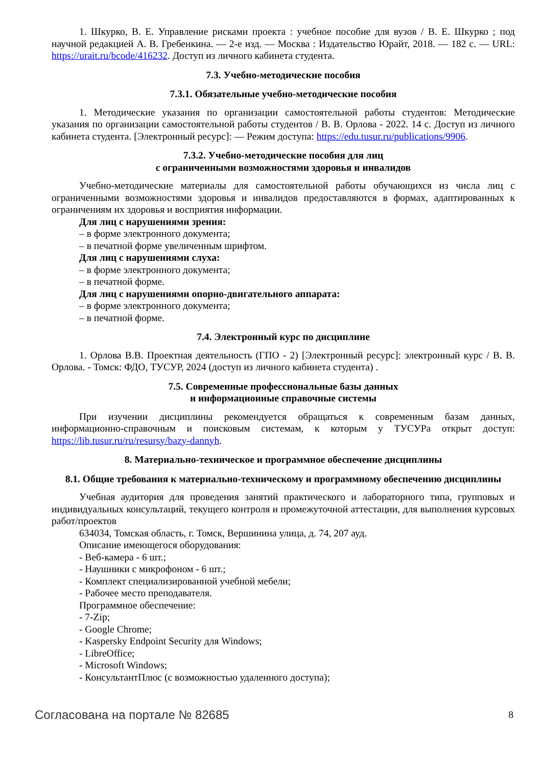1. Шкурко, В. Е. Управление рисками проекта : учебное пособие для вузов / В. Е. Шкурко ; под научной редакцией А. В. Гребенкина. — 2-е изд. — Москва : Издательство Юрайт, 2018. — 182 с. — URL: https://urait.ru/bcode/416232. Доступ из личного кабинета студента.
7.3. Учебно-методические пособия
7.3.1. Обязательные учебно-методические пособия
1. Методические указания по организации самостоятельной работы студентов: Методические указания по организации самостоятельной работы студентов / В. В. Орлова - 2022. 14 с. Доступ из личного кабинета студента. [Электронный ресурс]: — Режим доступа: https://edu.tusur.ru/publications/9906.
7.3.2. Учебно-методические пособия для лиц
с ограниченными возможностями здоровья и инвалидов
Учебно-методические материалы для самостоятельной работы обучающихся из числа лиц с ограниченными возможностями здоровья и инвалидов предоставляются в формах, адаптированных к ограничениям их здоровья и восприятия информации.
Для лиц с нарушениями зрения:
– в форме электронного документа;
– в печатной форме увеличенным шрифтом.
Для лиц с нарушениями слуха:
– в форме электронного документа;
– в печатной форме.
Для лиц с нарушениями опорно-двигательного аппарата:
– в форме электронного документа;
– в печатной форме.
7.4. Электронный курс по дисциплине
1. Орлова В.В. Проектная деятельность (ГПО - 2) [Электронный ресурс]: электронный курс / В. В. Орлова. - Томск: ФДО, ТУСУР, 2024 (доступ из личного кабинета студента) .
7.5. Современные профессиональные базы данных
и информационные справочные системы
При изучении дисциплины рекомендуется обращаться к современным базам данных, информационно-справочным и поисковым системам, к которым у ТУСУРа открыт доступ: https://lib.tusur.ru/ru/resursy/bazy-dannyh.
8. Материально-техническое и программное обеспечение дисциплины
8.1. Общие требования к материально-техническому и программному обеспечению дисциплины
Учебная аудитория для проведения занятий практического и лабораторного типа, групповых и индивидуальных консультаций, текущего контроля и промежуточной аттестации, для выполнения курсовых работ/проектов
634034, Томская область, г. Томск, Вершинина улица, д. 74, 207 ауд.
Описание имеющегося оборудования:
- Веб-камера - 6 шт.;
- Наушники с микрофоном - 6 шт.;
- Комплект специализированной учебной мебели;
- Рабочее место преподавателя.
Программное обеспечение:
- 7-Zip;
- Google Chrome;
- Kaspersky Endpoint Security для Windows;
- LibreOffice;
- Microsoft Windows;
- КонсультантПлюс (с возможностью удаленного доступа);
Согласована на портале № 82685 8